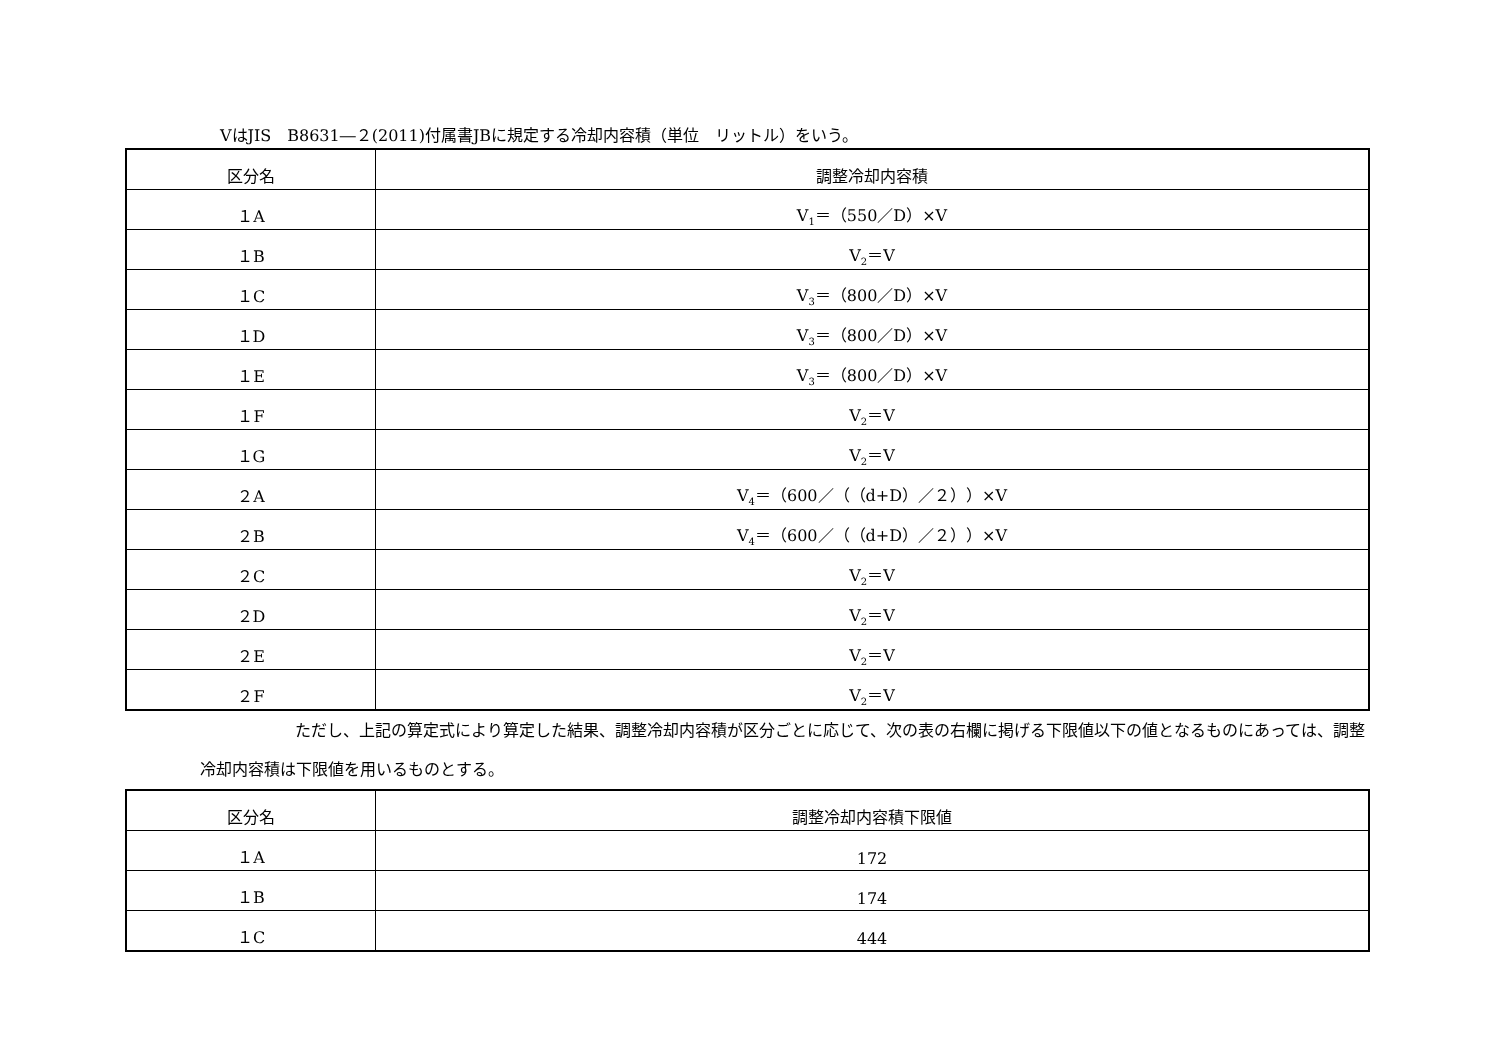VはJIS　B8631―２(2011)付属書JBに規定する冷却内容積（単位　リットル）をいう。
| 区分名 | 調整冷却内容積 |
| --- | --- |
| １A | V<sub>1</sub>＝（550／D）×V |
| １B | V<sub>2</sub>＝V |
| １C | V<sub>3</sub>＝（800／D）×V |
| １D | V<sub>3</sub>＝（800／D）×V |
| １E | V<sub>3</sub>＝（800／D）×V |
| １F | V<sub>2</sub>＝V |
| １G | V<sub>2</sub>＝V |
| ２A | V<sub>4</sub>＝（600／（（d+D）／２））×V |
| ２B | V<sub>4</sub>＝（600／（（d+D）／２））×V |
| ２C | V<sub>2</sub>＝V |
| ２D | V<sub>2</sub>＝V |
| ２E | V<sub>2</sub>＝V |
| ２F | V<sub>2</sub>＝V |
ただし、上記の算定式により算定した結果、調整冷却内容積が区分ごとに応じて、次の表の右欄に掲げる下限値以下の値となるものにあっては、調整冷却内容積は下限値を用いるものとする。
| 区分名 | 調整冷却内容積下限値 |
| --- | --- |
| １A | 172 |
| １B | 174 |
| １C | 444 |